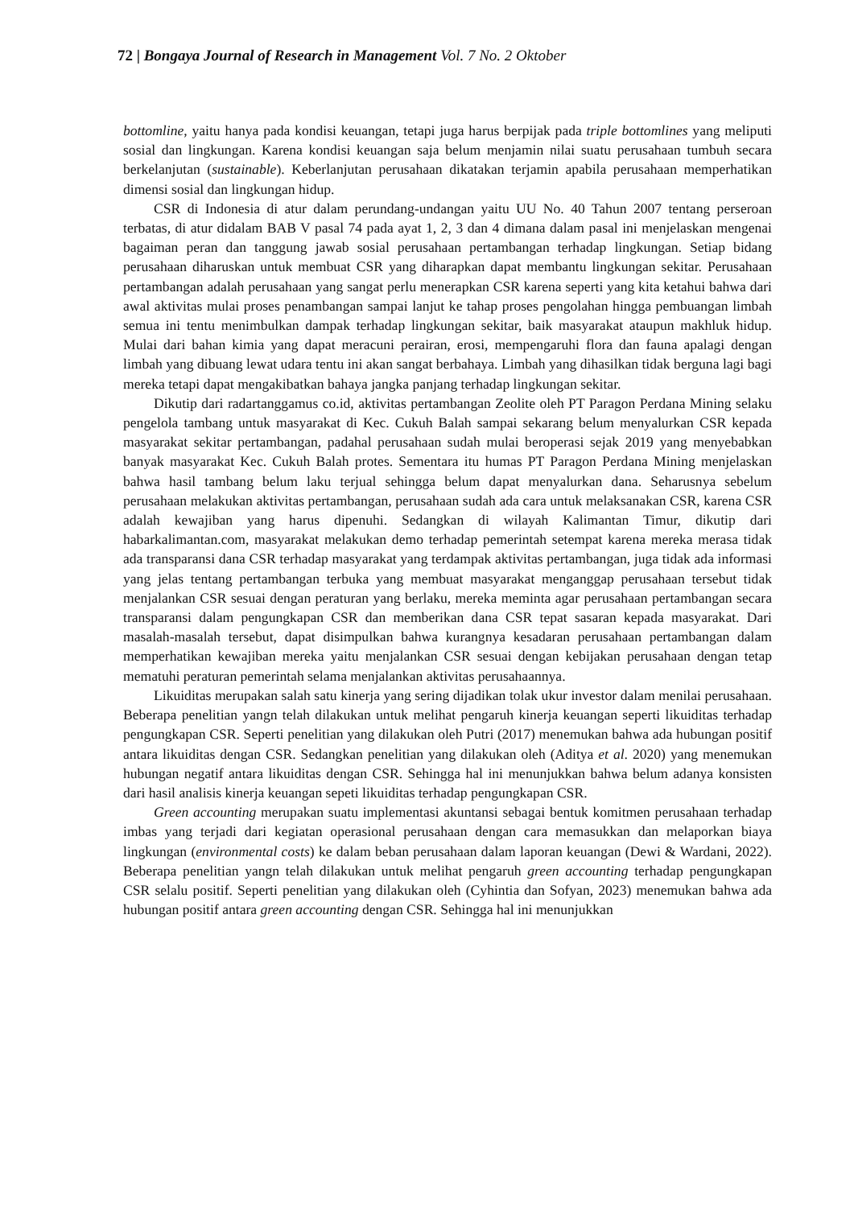72 | Bongaya Journal of Research in Management Vol. 7 No. 2 Oktober
bottomline, yaitu hanya pada kondisi keuangan, tetapi juga harus berpijak pada triple bottomlines yang meliputi sosial dan lingkungan. Karena kondisi keuangan saja belum menjamin nilai suatu perusahaan tumbuh secara berkelanjutan (sustainable). Keberlanjutan perusahaan dikatakan terjamin apabila perusahaan memperhatikan dimensi sosial dan lingkungan hidup.
CSR di Indonesia di atur dalam perundang-undangan yaitu UU No. 40 Tahun 2007 tentang perseroan terbatas, di atur didalam BAB V pasal 74 pada ayat 1, 2, 3 dan 4 dimana dalam pasal ini menjelaskan mengenai bagaiman peran dan tanggung jawab sosial perusahaan pertambangan terhadap lingkungan. Setiap bidang perusahaan diharuskan untuk membuat CSR yang diharapkan dapat membantu lingkungan sekitar. Perusahaan pertambangan adalah perusahaan yang sangat perlu menerapkan CSR karena seperti yang kita ketahui bahwa dari awal aktivitas mulai proses penambangan sampai lanjut ke tahap proses pengolahan hingga pembuangan limbah semua ini tentu menimbulkan dampak terhadap lingkungan sekitar, baik masyarakat ataupun makhluk hidup. Mulai dari bahan kimia yang dapat meracuni perairan, erosi, mempengaruhi flora dan fauna apalagi dengan limbah yang dibuang lewat udara tentu ini akan sangat berbahaya. Limbah yang dihasilkan tidak berguna lagi bagi mereka tetapi dapat mengakibatkan bahaya jangka panjang terhadap lingkungan sekitar.
Dikutip dari radartanggamus co.id, aktivitas pertambangan Zeolite oleh PT Paragon Perdana Mining selaku pengelola tambang untuk masyarakat di Kec. Cukuh Balah sampai sekarang belum menyalurkan CSR kepada masyarakat sekitar pertambangan, padahal perusahaan sudah mulai beroperasi sejak 2019 yang menyebabkan banyak masyarakat Kec. Cukuh Balah protes. Sementara itu humas PT Paragon Perdana Mining menjelaskan bahwa hasil tambang belum laku terjual sehingga belum dapat menyalurkan dana. Seharusnya sebelum perusahaan melakukan aktivitas pertambangan, perusahaan sudah ada cara untuk melaksanakan CSR, karena CSR adalah kewajiban yang harus dipenuhi. Sedangkan di wilayah Kalimantan Timur, dikutip dari habarkalimantan.com, masyarakat melakukan demo terhadap pemerintah setempat karena mereka merasa tidak ada transparansi dana CSR terhadap masyarakat yang terdampak aktivitas pertambangan, juga tidak ada informasi yang jelas tentang pertambangan terbuka yang membuat masyarakat menganggap perusahaan tersebut tidak menjalankan CSR sesuai dengan peraturan yang berlaku, mereka meminta agar perusahaan pertambangan secara transparansi dalam pengungkapan CSR dan memberikan dana CSR tepat sasaran kepada masyarakat. Dari masalah-masalah tersebut, dapat disimpulkan bahwa kurangnya kesadaran perusahaan pertambangan dalam memperhatikan kewajiban mereka yaitu menjalankan CSR sesuai dengan kebijakan perusahaan dengan tetap mematuhi peraturan pemerintah selama menjalankan aktivitas perusahaannya.
Likuiditas merupakan salah satu kinerja yang sering dijadikan tolak ukur investor dalam menilai perusahaan. Beberapa penelitian yangn telah dilakukan untuk melihat pengaruh kinerja keuangan seperti likuiditas terhadap pengungkapan CSR. Seperti penelitian yang dilakukan oleh Putri (2017) menemukan bahwa ada hubungan positif antara likuiditas dengan CSR. Sedangkan penelitian yang dilakukan oleh (Aditya et al. 2020) yang menemukan hubungan negatif antara likuiditas dengan CSR. Sehingga hal ini menunjukkan bahwa belum adanya konsisten dari hasil analisis kinerja keuangan sepeti likuiditas terhadap pengungkapan CSR.
Green accounting merupakan suatu implementasi akuntansi sebagai bentuk komitmen perusahaan terhadap imbas yang terjadi dari kegiatan operasional perusahaan dengan cara memasukkan dan melaporkan biaya lingkungan (environmental costs) ke dalam beban perusahaan dalam laporan keuangan (Dewi & Wardani, 2022). Beberapa penelitian yangn telah dilakukan untuk melihat pengaruh green accounting terhadap pengungkapan CSR selalu positif. Seperti penelitian yang dilakukan oleh (Cyhintia dan Sofyan, 2023) menemukan bahwa ada hubungan positif antara green accounting dengan CSR. Sehingga hal ini menunjukkan